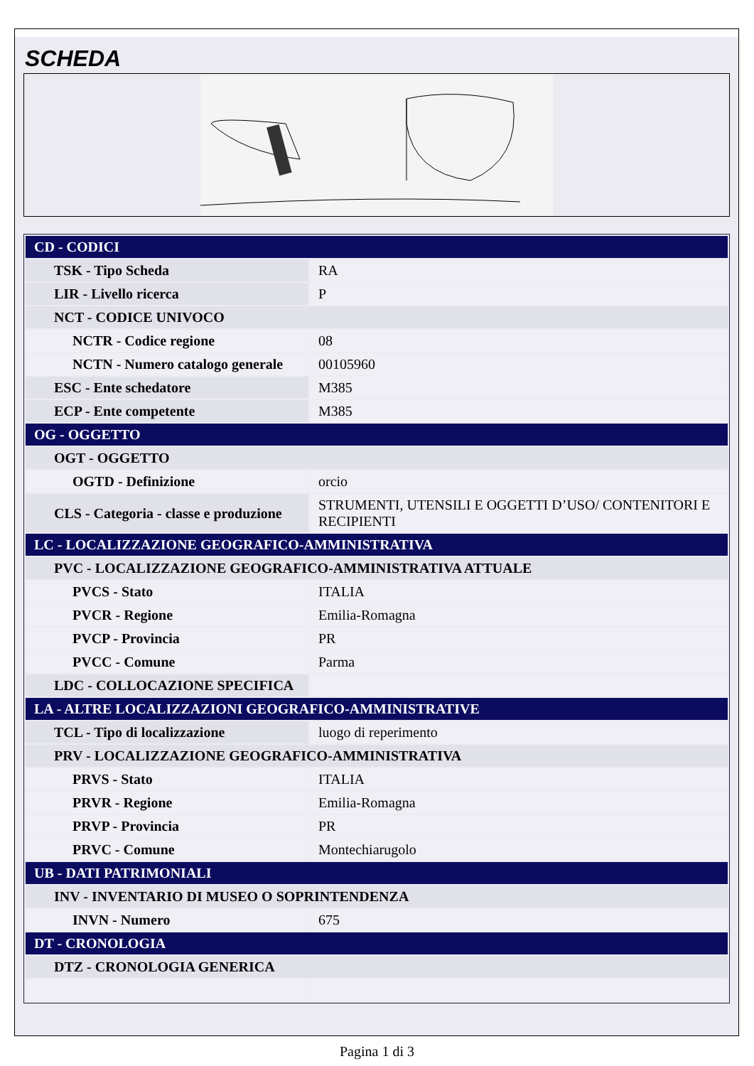SCHEDA
| CD - CODICI | |
| TSK - Tipo Scheda | RA |
| LIR - Livello ricerca | P |
| NCT - CODICE UNIVOCO | |
| NCTR - Codice regione | 08 |
| NCTN - Numero catalogo generale | 00105960 |
| ESC - Ente schedatore | M385 |
| ECP - Ente competente | M385 |
| OG - OGGETTO | |
| OGT - OGGETTO | |
| OGTD - Definizione | orcio |
| CLS - Categoria - classe e produzione | STRUMENTI, UTENSILI E OGGETTI D’USO/ CONTENITORI E RECIPIENTI |
| LC - LOCALIZZAZIONE GEOGRAFICO-AMMINISTRATIVA | |
| PVC - LOCALIZZAZIONE GEOGRAFICO-AMMINISTRATIVA ATTUALE | |
| PVCS - Stato | ITALIA |
| PVCR - Regione | Emilia-Romagna |
| PVCP - Provincia | PR |
| PVCC - Comune | Parma |
| LDC - COLLOCAZIONE SPECIFICA | |
| LA - ALTRE LOCALIZZAZIONI GEOGRAFICO-AMMINISTRATIVE | |
| TCL - Tipo di localizzazione | luogo di reperimento |
| PRV - LOCALIZZAZIONE GEOGRAFICO-AMMINISTRATIVA | |
| PRVS - Stato | ITALIA |
| PRVR - Regione | Emilia-Romagna |
| PRVP - Provincia | PR |
| PRVC - Comune | Montechiarugolo |
| UB - DATI PATRIMONIALI | |
| INV - INVENTARIO DI MUSEO O SOPRINTENDENZA | |
| INVN - Numero | 675 |
| DT - CRONOLOGIA | |
| DTZ - CRONOLOGIA GENERICA | |
Pagina 1 di 3